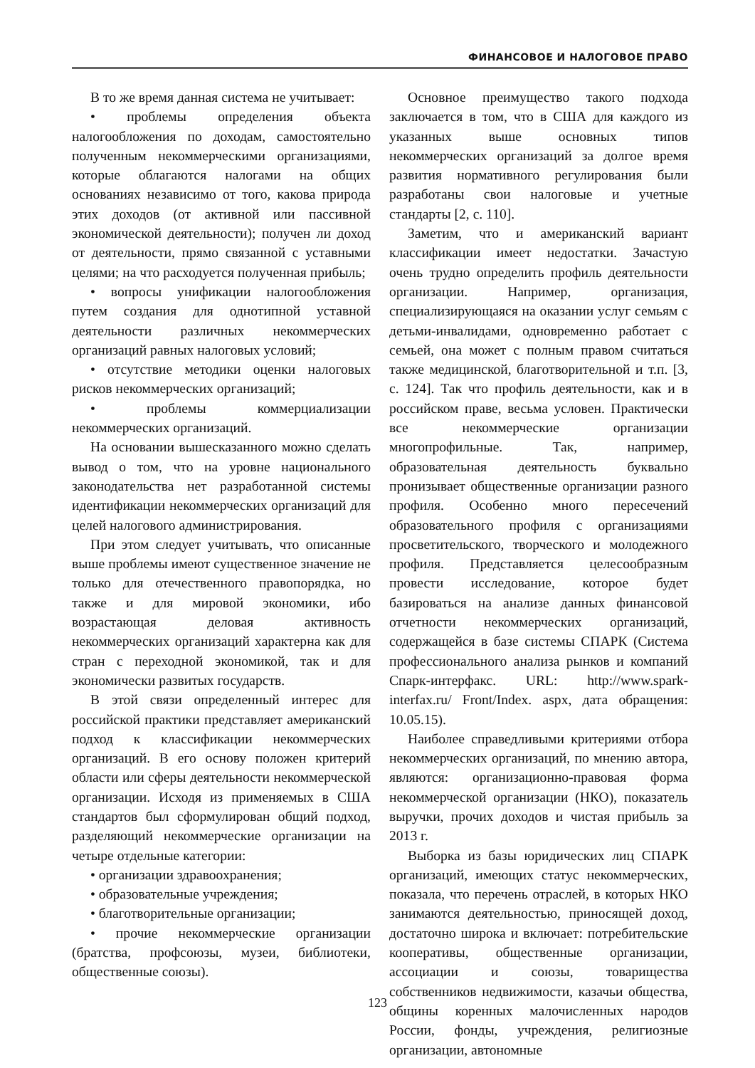ФИНАНСОВОЕ И НАЛОГОВОЕ ПРАВО
В то же время данная система не учитывает:
• проблемы определения объекта налогообложения по доходам, самостоятельно полученным некоммерческими организациями, которые облагаются налогами на общих основаниях независимо от того, какова природа этих доходов (от активной или пассивной экономической деятельности); получен ли доход от деятельности, прямо связанной с уставными целями; на что расходуется полученная прибыль;
• вопросы унификации налогообложения путем создания для однотипной уставной деятельности различных некоммерческих организаций равных налоговых условий;
• отсутствие методики оценки налоговых рисков некоммерческих организаций;
• проблемы коммерциализации некоммерческих организаций.
На основании вышесказанного можно сделать вывод о том, что на уровне национального законодательства нет разработанной системы идентификации некоммерческих организаций для целей налогового администрирования.
При этом следует учитывать, что описанные выше проблемы имеют существенное значение не только для отечественного правопорядка, но также и для мировой экономики, ибо возрастающая деловая активность некоммерческих организаций характерна как для стран с переходной экономикой, так и для экономически развитых государств.
В этой связи определенный интерес для российской практики представляет американский подход к классификации некоммерческих организаций. В его основу положен критерий области или сферы деятельности некоммерческой организации. Исходя из применяемых в США стандартов был сформулирован общий подход, разделяющий некоммерческие организации на четыре отдельные категории:
• организации здравоохранения;
• образовательные учреждения;
• благотворительные организации;
• прочие некоммерческие организации (братства, профсоюзы, музеи, библиотеки, общественные союзы).
Основное преимущество такого подхода заключается в том, что в США для каждого из указанных выше основных типов некоммерческих организаций за долгое время развития нормативного регулирования были разработаны свои налоговые и учетные стандарты [2, с. 110].
Заметим, что и американский вариант классификации имеет недостатки. Зачастую очень трудно определить профиль деятельности организации. Например, организация, специализирующаяся на оказании услуг семьям с детьми-инвалидами, одновременно работает с семьей, она может с полным правом считаться также медицинской, благотворительной и т.п. [3, с. 124]. Так что профиль деятельности, как и в российском праве, весьма условен. Практически все некоммерческие организации многопрофильные. Так, например, образовательная деятельность буквально пронизывает общественные организации разного профиля. Особенно много пересечений образовательного профиля с организациями просветительского, творческого и молодежного профиля. Представляется целесообразным провести исследование, которое будет базироваться на анализе данных финансовой отчетности некоммерческих организаций, содержащейся в базе системы СПАРК (Система профессионального анализа рынков и компаний Спарк-интерфакс. URL: http://www.spark-interfax.ru/ Front/Index. aspx, дата обращения: 10.05.15).
Наиболее справедливыми критериями отбора некоммерческих организаций, по мнению автора, являются: организационно-правовая форма некоммерческой организации (НКО), показатель выручки, прочих доходов и чистая прибыль за 2013 г.
Выборка из базы юридических лиц СПАРК организаций, имеющих статус некоммерческих, показала, что перечень отраслей, в которых НКО занимаются деятельностью, приносящей доход, достаточно широка и включает: потребительские кооперативы, общественные организации, ассоциации и союзы, товарищества собственников недвижимости, казачьи общества, общины коренных малочисленных народов России, фонды, учреждения, религиозные организации, автономные
123